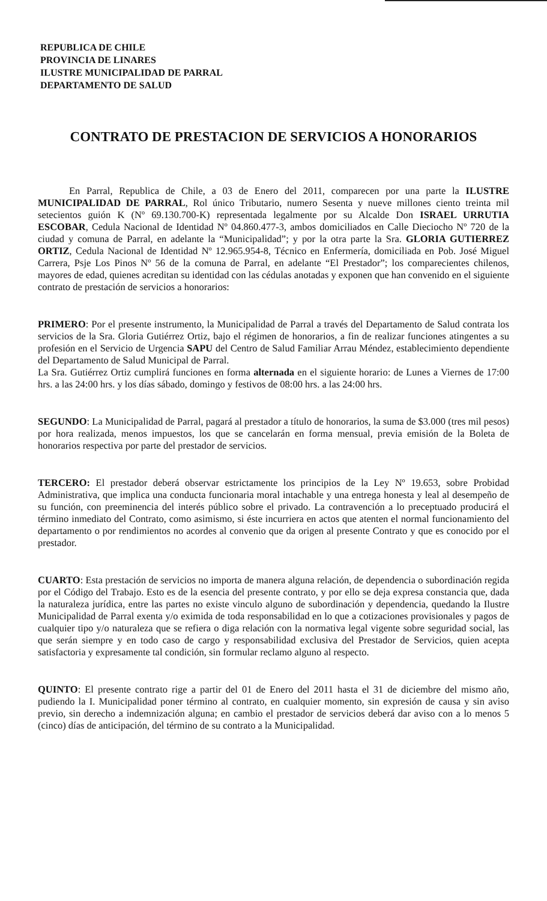REPUBLICA DE CHILE
PROVINCIA DE LINARES
ILUSTRE MUNICIPALIDAD DE PARRAL
DEPARTAMENTO DE SALUD
CONTRATO DE PRESTACION DE SERVICIOS A HONORARIOS
En Parral, Republica de Chile, a 03 de Enero del 2011, comparecen por una parte la ILUSTRE MUNICIPALIDAD DE PARRAL, Rol único Tributario, numero Sesenta y nueve millones ciento treinta mil setecientos guión K (Nº 69.130.700-K) representada legalmente por su Alcalde Don ISRAEL URRUTIA ESCOBAR, Cedula Nacional de Identidad Nº 04.860.477-3, ambos domiciliados en Calle Dieciocho Nº 720 de la ciudad y comuna de Parral, en adelante la “Municipalidad”; y por la otra parte la Sra. GLORIA GUTIERREZ ORTIZ, Cedula Nacional de Identidad Nº 12.965.954-8, Técnico en Enfermería, domiciliada en Pob. José Miguel Carrera, Psje Los Pinos Nº 56 de la comuna de Parral, en adelante “El Prestador”; los comparecientes chilenos, mayores de edad, quienes acreditan su identidad con las cédulas anotadas y exponen que han convenido en el siguiente contrato de prestación de servicios a honorarios:
PRIMERO: Por el presente instrumento, la Municipalidad de Parral a través del Departamento de Salud contrata los servicios de la Sra. Gloria Gutiérrez Ortiz, bajo el régimen de honorarios, a fin de realizar funciones atingentes a su profesión en el Servicio de Urgencia SAPU del Centro de Salud Familiar Arrau Méndez, establecimiento dependiente del Departamento de Salud Municipal de Parral.
La Sra. Gutiérrez Ortiz cumplirá funciones en forma alternada en el siguiente horario: de Lunes a Viernes de 17:00 hrs. a las 24:00 hrs. y los días sábado, domingo y festivos de 08:00 hrs. a las 24:00 hrs.
SEGUNDO: La Municipalidad de Parral, pagará al prestador a título de honorarios, la suma de $3.000 (tres mil pesos) por hora realizada, menos impuestos, los que se cancelarán en forma mensual, previa emisión de la Boleta de honorarios respectiva por parte del prestador de servicios.
TERCERO: El prestador deberá observar estrictamente los principios de la Ley Nº 19.653, sobre Probidad Administrativa, que implica una conducta funcionaria moral intachable y una entrega honesta y leal al desempeño de su función, con preeminencia del interés público sobre el privado. La contravención a lo preceptuado producirá el término inmediato del Contrato, como asimismo, si éste incurriera en actos que atenten el normal funcionamiento del departamento o por rendimientos no acordes al convenio que da origen al presente Contrato y que es conocido por el prestador.
CUARTO: Esta prestación de servicios no importa de manera alguna relación, de dependencia o subordinación regida por el Código del Trabajo. Esto es de la esencia del presente contrato, y por ello se deja expresa constancia que, dada la naturaleza jurídica, entre las partes no existe vinculo alguno de subordinación y dependencia, quedando la Ilustre Municipalidad de Parral exenta y/o eximida de toda responsabilidad en lo que a cotizaciones provisionales y pagos de cualquier tipo y/o naturaleza que se refiera o diga relación con la normativa legal vigente sobre seguridad social, las que serán siempre y en todo caso de cargo y responsabilidad exclusiva del Prestador de Servicios, quien acepta satisfactoria y expresamente tal condición, sin formular reclamo alguno al respecto.
QUINTO: El presente contrato rige a partir del 01 de Enero del 2011 hasta el 31 de diciembre del mismo año, pudiendo la I. Municipalidad poner término al contrato, en cualquier momento, sin expresión de causa y sin aviso previo, sin derecho a indemnización alguna; en cambio el prestador de servicios deberá dar aviso con a lo menos 5 (cinco) días de anticipación, del término de su contrato a la Municipalidad.